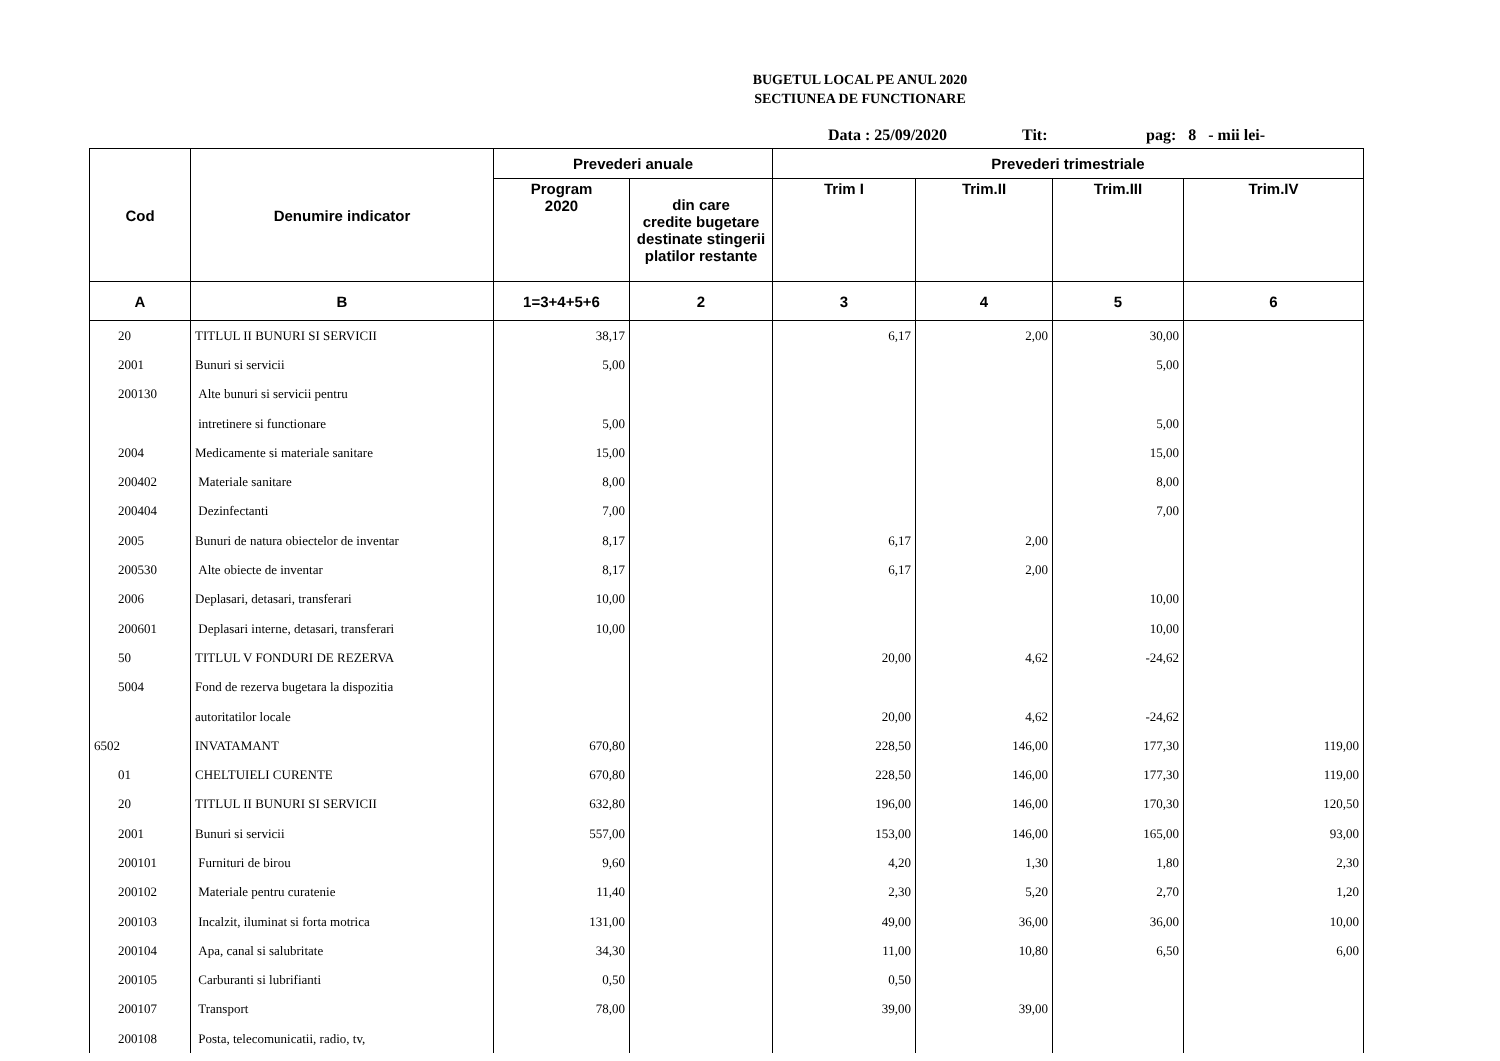BUGETUL LOCAL PE ANUL 2020
SECTIUNEA DE FUNCTIONARE
Data : 25/09/2020 Tit: pag: 8 - mii lei-
| Cod | Denumire indicator | Prevederi anuale | | Prevederi trimestriale | | | |
| --- | --- | --- | --- | --- | --- | --- | --- |
| | | Program 2020 | din care credite bugetare destinate stingerii platilor restante | Trim I | Trim.II | Trim.III | Trim.IV |
| A | B | 1=3+4+5+6 | 2 | 3 | 4 | 5 | 6 |
| 20 | TITLUL II BUNURI SI SERVICII | 38,17 | | 6,17 | 2,00 | 30,00 | |
| 2001 | Bunuri si servicii | 5,00 | | | | 5,00 | |
| 200130 | Alte bunuri si servicii pentru | | | | | | |
| | intretinere si functionare | 5,00 | | | | 5,00 | |
| 2004 | Medicamente si materiale sanitare | 15,00 | | | | 15,00 | |
| 200402 | Materiale sanitare | 8,00 | | | | 8,00 | |
| 200404 | Dezinfectanti | 7,00 | | | | 7,00 | |
| 2005 | Bunuri de natura obiectelor de inventar | 8,17 | | 6,17 | 2,00 | | |
| 200530 | Alte obiecte de inventar | 8,17 | | 6,17 | 2,00 | | |
| 2006 | Deplasari, detasari, transferari | 10,00 | | | | 10,00 | |
| 200601 | Deplasari interne, detasari, transferari | 10,00 | | | | 10,00 | |
| 50 | TITLUL V FONDURI DE REZERVA | | | 20,00 | 4,62 | -24,62 | |
| 5004 | Fond de rezerva bugetara la dispozitia | | | | | | |
| | autoritatilor locale | | | 20,00 | 4,62 | -24,62 | |
| 6502 | INVATAMANT | 670,80 | | 228,50 | 146,00 | 177,30 | 119,00 |
| 01 | CHELTUIELI CURENTE | 670,80 | | 228,50 | 146,00 | 177,30 | 119,00 |
| 20 | TITLUL II BUNURI SI SERVICII | 632,80 | | 196,00 | 146,00 | 170,30 | 120,50 |
| 2001 | Bunuri si servicii | 557,00 | | 153,00 | 146,00 | 165,00 | 93,00 |
| 200101 | Furnituri de birou | 9,60 | | 4,20 | 1,30 | 1,80 | 2,30 |
| 200102 | Materiale pentru curatenie | 11,40 | | 2,30 | 5,20 | 2,70 | 1,20 |
| 200103 | Incalzit, iluminat si forta motrica | 131,00 | | 49,00 | 36,00 | 36,00 | 10,00 |
| 200104 | Apa, canal si salubritate | 34,30 | | 11,00 | 10,80 | 6,50 | 6,00 |
| 200105 | Carburanti si lubrifianti | 0,50 | | 0,50 | | | |
| 200107 | Transport | 78,00 | | 39,00 | 39,00 | | |
| 200108 | Posta, telecomunicatii, radio, tv, | | | | | | |